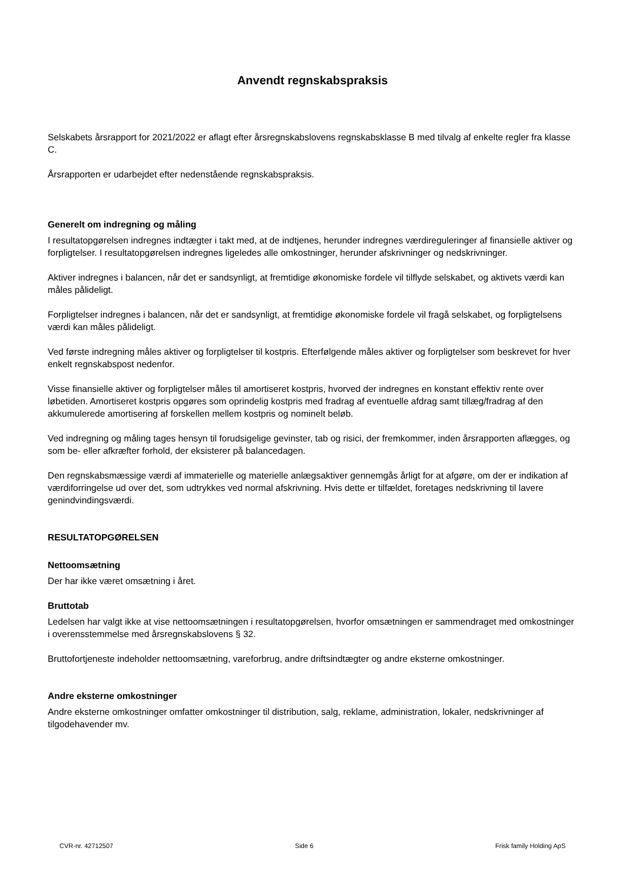Anvendt regnskabspraksis
Selskabets årsrapport for 2021/2022 er aflagt efter årsregnskabslovens regnskabsklasse B med tilvalg af enkelte regler fra klasse C.
Årsrapporten er udarbejdet efter nedenstående regnskabspraksis.
Generelt om indregning og måling
I resultatopgørelsen indregnes indtægter i takt med, at de indtjenes, herunder indregnes værdireguleringer af finansielle aktiver og forpligtelser. I resultatopgørelsen indregnes ligeledes alle omkostninger, herunder afskrivninger og nedskrivninger.
Aktiver indregnes i balancen, når det er sandsynligt, at fremtidige økonomiske fordele vil tilflyde selskabet, og aktivets værdi kan måles pålideligt.
Forpligtelser indregnes i balancen, når det er sandsynligt, at fremtidige økonomiske fordele vil fragå selskabet, og forpligtelsens værdi kan måles pålideligt.
Ved første indregning måles aktiver og forpligtelser til kostpris. Efterfølgende måles aktiver og forpligtelser som beskrevet for hver enkelt regnskabspost nedenfor.
Visse finansielle aktiver og forpligtelser måles til amortiseret kostpris, hvorved der indregnes en konstant effektiv rente over løbetiden. Amortiseret kostpris opgøres som oprindelig kostpris med fradrag af eventuelle afdrag samt tillæg/fradrag af den akkumulerede amortisering af forskellen mellem kostpris og nominelt beløb.
Ved indregning og måling tages hensyn til forudsigelige gevinster, tab og risici, der fremkommer, inden årsrapporten aflægges, og som be- eller afkræfter forhold, der eksisterer på balancedagen.
Den regnskabsmæssige værdi af immaterielle og materielle anlægsaktiver gennemgås årligt for at afgøre, om der er indikation af værdiforringelse ud over det, som udtrykkes ved normal afskrivning. Hvis dette er tilfældet, foretages nedskrivning til lavere genindvindingsværdi.
RESULTATOPGØRELSEN
Nettoomsætning
Der har ikke været omsætning i året.
Bruttotab
Ledelsen har valgt ikke at vise nettoomsætningen i resultatopgørelsen, hvorfor omsætningen er sammendraget med omkostninger i overensstemmelse med årsregnskabslovens § 32.
Bruttofortjeneste indeholder nettoomsætning, vareforbrug, andre driftsindtægter og andre eksterne omkostninger.
Andre eksterne omkostninger
Andre eksterne omkostninger omfatter omkostninger til distribution, salg, reklame, administration, lokaler, nedskrivninger af tilgodehavender mv.
CVR-nr. 42712507 Side 6 Frisk family Holding ApS